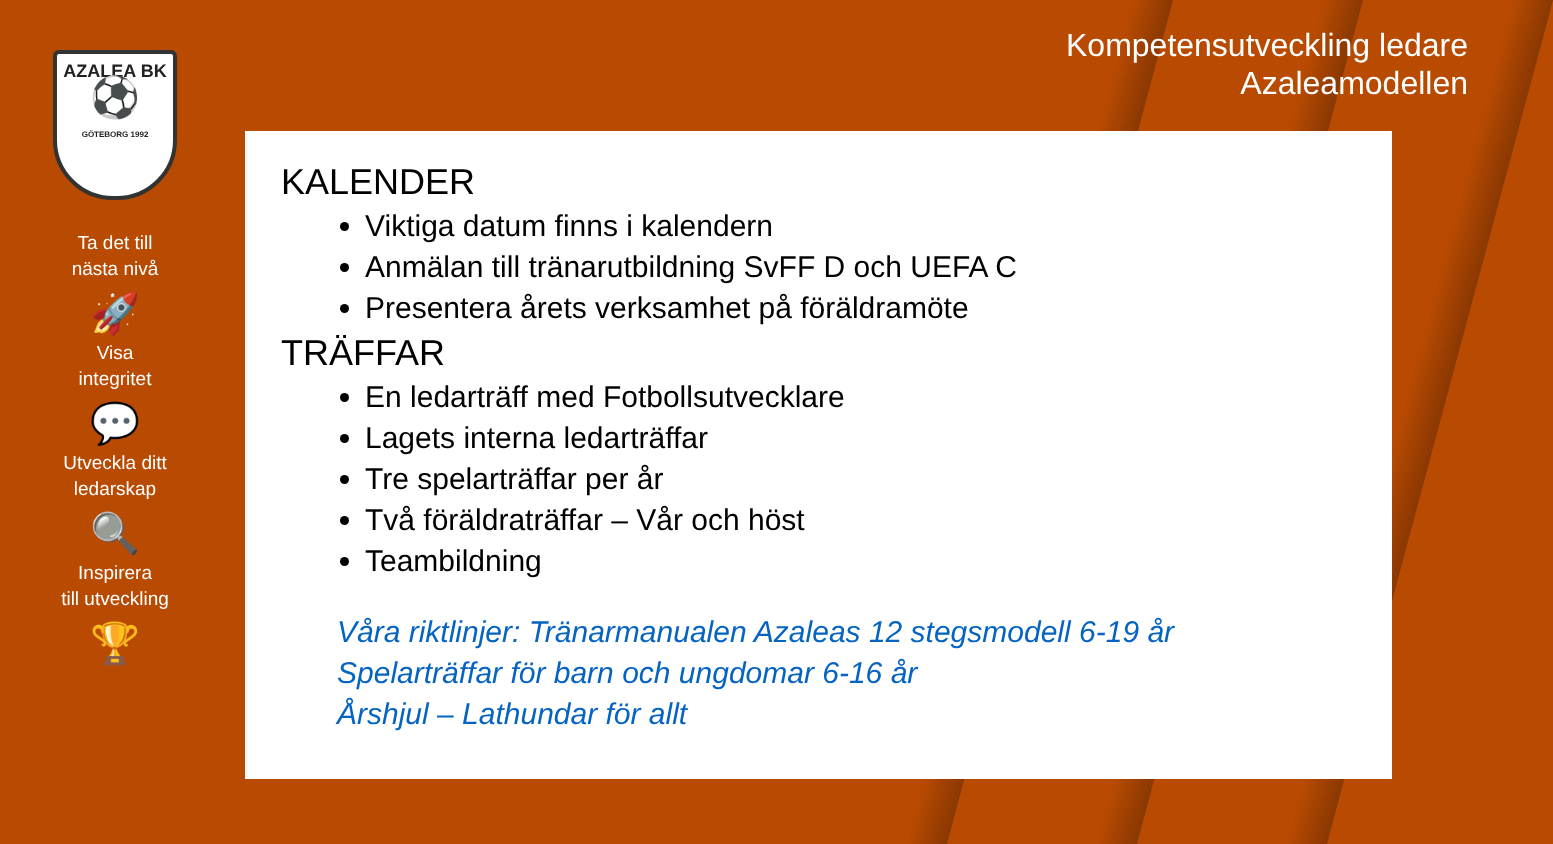AZALEA BK
⚽
GÖTEBORG 1992
Ta det till
nästa nivå
🚀
Visa
integritet
💬
Utveckla ditt
ledarskap
🔍
Inspirera
till utveckling
🏆
Kompetensutveckling ledare
Azaleamodellen
KALENDER
Viktiga datum finns i kalendern
Anmälan till tränarutbildning SvFF D och UEFA C
Presentera årets verksamhet på föräldramöte
TRÄFFAR
En ledarträff med Fotbollsutvecklare
Lagets interna ledarträffar
Tre spelarträffar per år
Två föräldraträffar – Vår och höst
Teambildning
Våra riktlinjer: Tränarmanualen Azaleas 12 stegsmodell 6-19 år
Spelarträffar för barn och ungdomar 6-16 år
Årshjul – Lathundar för allt